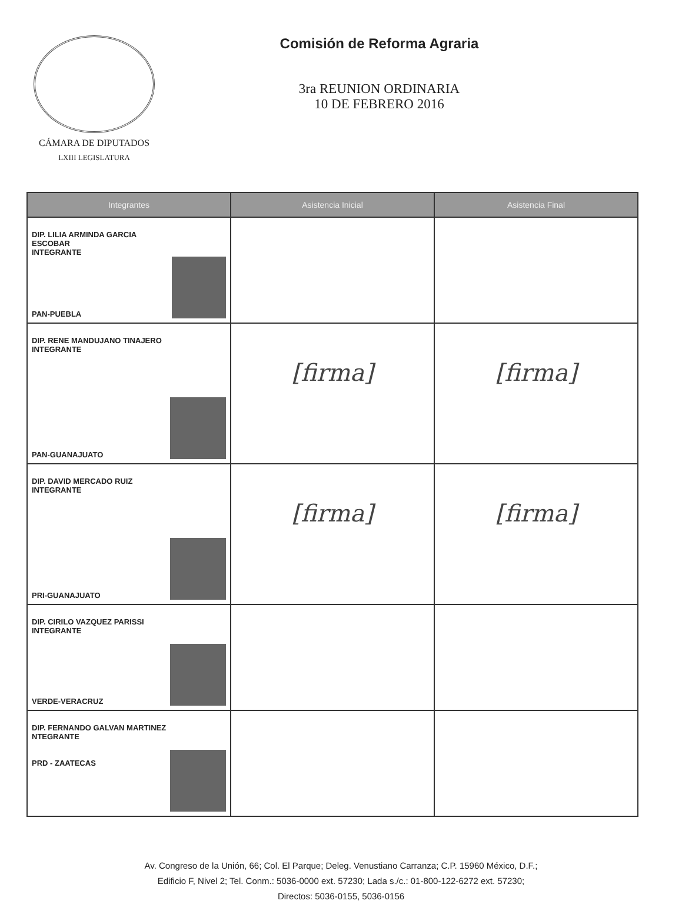CÁMARA DE DIPUTADOS
LXIII LEGISLATURA
Comisión de Reforma Agraria
3ra REUNION ORDINARIA
10 DE FEBRERO 2016
| Integrantes | Asistencia Inicial | Asistencia Final |
| --- | --- | --- |
| DIP. LILIA ARMINDA GARCIA ESCOBAR INTEGRANTE PAN-PUEBLA | | |
| DIP. RENE MANDUJANO TINAJERO INTEGRANTE PAN-GUANAJUATO | [firma] | [firma] |
| DIP. DAVID MERCADO RUIZ INTEGRANTE PRI-GUANAJUATO | [firma] | [firma] |
| DIP. CIRILO VAZQUEZ PARISSI INTEGRANTE VERDE-VERACRUZ | | |
| DIP. FERNANDO GALVAN MARTINEZ NTEGRANTE PRD - ZAATECAS | | |
Av. Congreso de la Unión, 66; Col. El Parque; Deleg. Venustiano Carranza; C.P. 15960 México, D.F.;
Edificio F, Nivel 2; Tel. Conm.: 5036-0000 ext. 57230; Lada s./c.: 01-800-122-6272 ext. 57230;
Directos: 5036-0155, 5036-0156